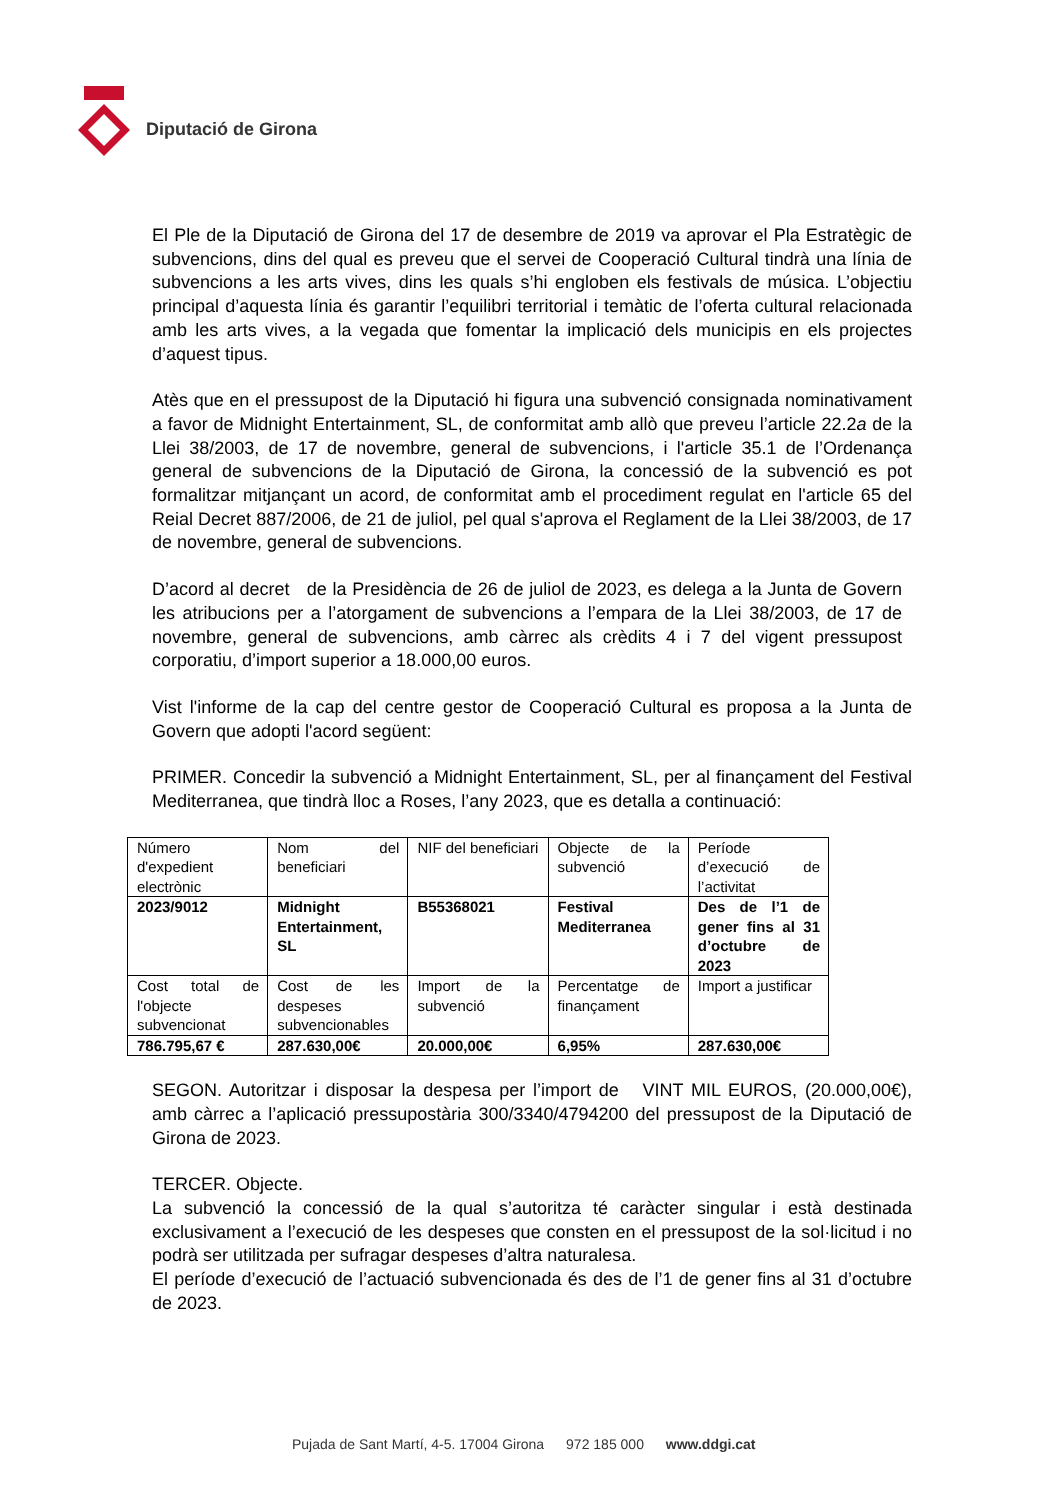Diputació de Girona
El Ple de la Diputació de Girona del 17 de desembre de 2019 va aprovar el Pla Estratègic de subvencions, dins del qual es preveu que el servei de Cooperació Cultural tindrà una línia de subvencions a les arts vives, dins les quals s’hi engloben els festivals de música. L’objectiu principal d’aquesta línia és garantir l’equilibri territorial i temàtic de l’oferta cultural relacionada amb les arts vives, a la vegada que fomentar la implicació dels municipis en els projectes d’aquest tipus.
Atès que en el pressupost de la Diputació hi figura una subvenció consignada nominativament a favor de Midnight Entertainment, SL, de conformitat amb allò que preveu l’article 22.2a de la Llei 38/2003, de 17 de novembre, general de subvencions, i l'article 35.1 de l’Ordenança general de subvencions de la Diputació de Girona, la concessió de la subvenció es pot formalitzar mitjançant un acord, de conformitat amb el procediment regulat en l'article 65 del Reial Decret 887/2006, de 21 de juliol, pel qual s'aprova el Reglament de la Llei 38/2003, de 17 de novembre, general de subvencions.
D’acord al decret de la Presidència de 26 de juliol de 2023, es delega a la Junta de Govern les atribucions per a l’atorgament de subvencions a l’empara de la Llei 38/2003, de 17 de novembre, general de subvencions, amb càrrec als crèdits 4 i 7 del vigent pressupost corporatiu, d’import superior a 18.000,00 euros.
Vist l'informe de la cap del centre gestor de Cooperació Cultural es proposa a la Junta de Govern que adopti l'acord següent:
PRIMER. Concedir la subvenció a Midnight Entertainment, SL, per al finançament del Festival Mediterranea, que tindrà lloc a Roses, l’any 2023, que es detalla a continuació:
| Número d'expedient electrònic | Nom del beneficiari | NIF del beneficiari | Objecte de la subvenció | Període d’execució de l’activitat |
| 2023/9012 | Midnight Entertainment, SL | B55368021 | Festival Mediterranea | Des de l’1 de gener fins al 31 d’octubre de 2023 |
| Cost total de l'objecte subvencionat | Cost de les despeses subvencionables | Import de la subvenció | Percentatge de finançament | Import a justificar |
| 786.795,67 € | 287.630,00€ | 20.000,00€ | 6,95% | 287.630,00€ |
SEGON. Autoritzar i disposar la despesa per l’import de VINT MIL EUROS, (20.000,00€), amb càrrec a l’aplicació pressupostària 300/3340/4794200 del pressupost de la Diputació de Girona de 2023.
TERCER. Objecte.
La subvenció la concessió de la qual s’autoritza té caràcter singular i està destinada exclusivament a l’execució de les despeses que consten en el pressupost de la sol·licitud i no podrà ser utilitzada per sufragar despeses d’altra naturalesa.
El període d’execució de l’actuació subvencionada és des de l’1 de gener fins al 31 d’octubre de 2023.
Pujada de Sant Martí, 4-5. 17004 Girona 972 185 000 www.ddgi.cat